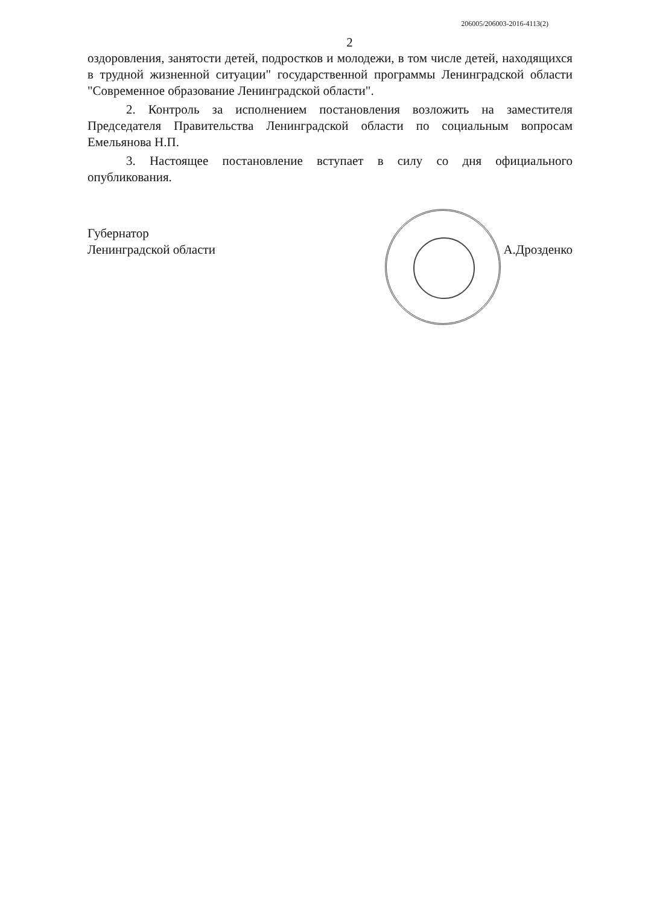206005/206003-2016-4113(2)
2
оздоровления, занятости детей, подростков и молодежи, в том числе детей, находящихся в трудной жизненной ситуации" государственной программы Ленинградской области "Современное образование Ленинградской области".
2. Контроль за исполнением постановления возложить на заместителя Председателя Правительства Ленинградской области по социальным вопросам Емельянова Н.П.
3. Настоящее постановление вступает в силу со дня официального опубликования.
Губернатор
Ленинградской области
А.Дрозденко